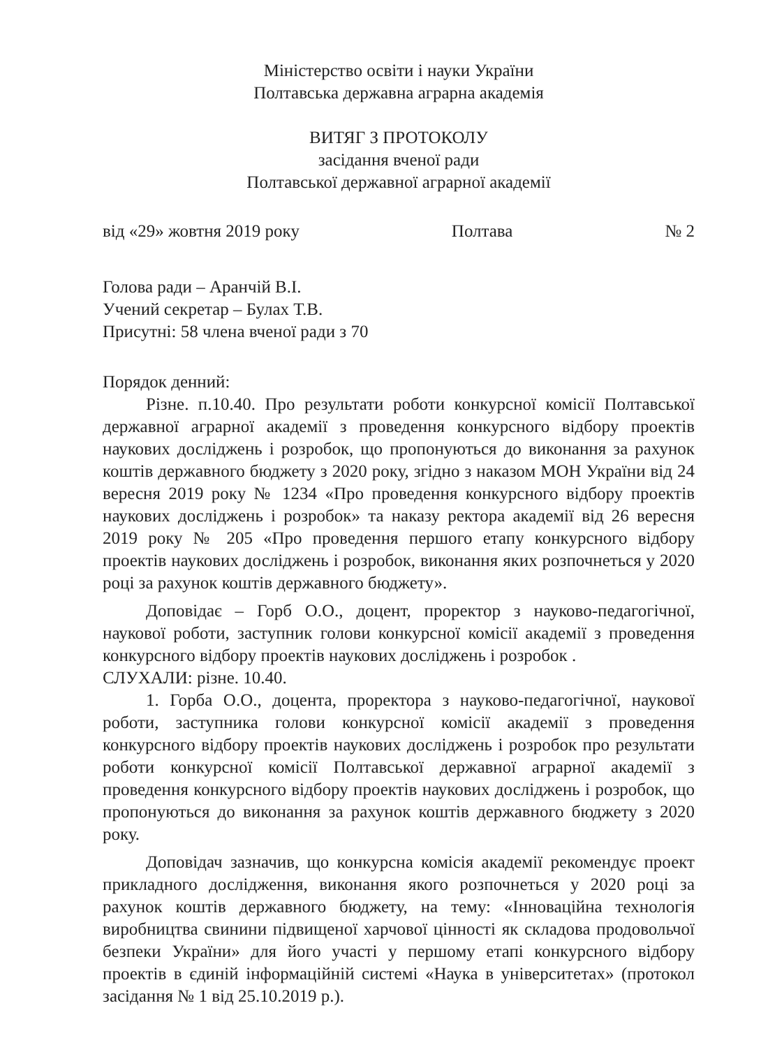Міністерство освіти і науки України
Полтавська державна аграрна академія
ВИТЯГ З ПРОТОКОЛУ
засідання вченої ради
Полтавської державної аграрної академії
від «29» жовтня 2019 року Полтава № 2
Голова ради – Аранчій В.І.
Учений секретар – Булах Т.В.
Присутні: 58 члена вченої ради з 70
Порядок денний:
Різне. п.10.40. Про результати роботи конкурсної комісії Полтавської державної аграрної академії з проведення конкурсного відбору проектів наукових досліджень і розробок, що пропонуються до виконання за рахунок коштів державного бюджету з 2020 року, згідно з наказом МОН України від 24 вересня 2019 року № 1234 «Про проведення конкурсного відбору проектів наукових досліджень і розробок» та наказу ректора академії від 26 вересня 2019 року № 205 «Про проведення першого етапу конкурсного відбору проектів наукових досліджень і розробок, виконання яких розпочнеться у 2020 році за рахунок коштів державного бюджету».
Доповідає – Горб О.О., доцент, проректор з науково-педагогічної, наукової роботи, заступник голови конкурсної комісії академії з проведення конкурсного відбору проектів наукових досліджень і розробок .
СЛУХАЛИ: різне. 10.40.
1. Горба О.О., доцента, проректора з науково-педагогічної, наукової роботи, заступника голови конкурсної комісії академії з проведення конкурсного відбору проектів наукових досліджень і розробок про результати роботи конкурсної комісії Полтавської державної аграрної академії з проведення конкурсного відбору проектів наукових досліджень і розробок, що пропонуються до виконання за рахунок коштів державного бюджету з 2020 року.
Доповідач зазначив, що конкурсна комісія академії рекомендує проект прикладного дослідження, виконання якого розпочнеться у 2020 році за рахунок коштів державного бюджету, на тему: «Інноваційна технологія виробництва свинини підвищеної харчової цінності як складова продовольчої безпеки України» для його участі у першому етапі конкурсного відбору проектів в єдиній інформаційній системі «Наука в університетах» (протокол засідання № 1 від 25.10.2019 р.).